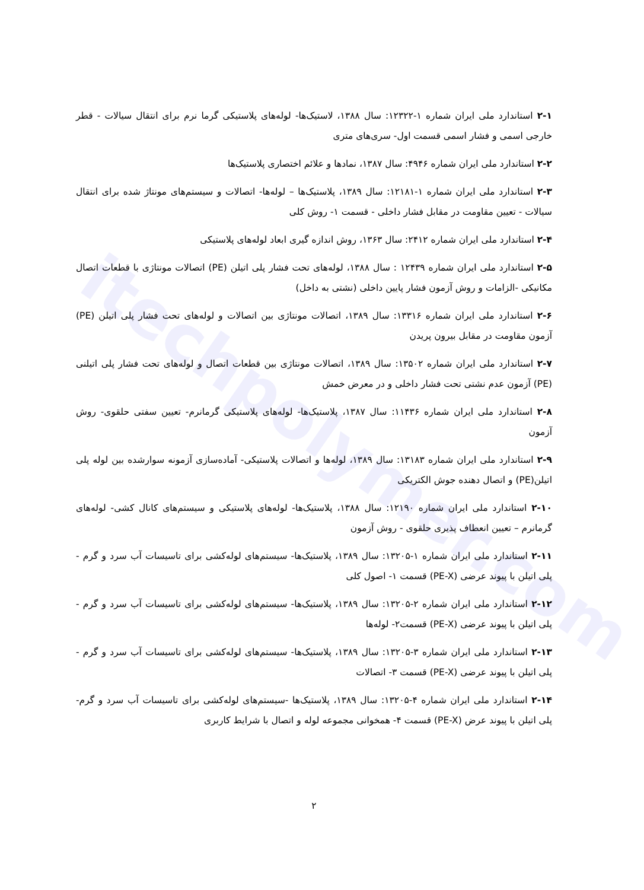itechpolymer.com
۲-۱ استاندارد ملی ایران شماره ۱-۱۲۳۲۲: سال ۱۳۸۸، لاستیک‌ها- لوله‌های پلاستیکی گرما نرم برای انتقال سیالات - قطر خارجی اسمی و فشار اسمی قسمت اول- سری‌های متری
۲-۲ استاندارد ملی ایران شماره ۴۹۴۶: سال ۱۳۸۷، نمادها و علائم اختصاری پلاستیک‌ها
۲-۳ استاندارد ملی ایران شماره ۱-۱۲۱۸۱: سال ۱۳۸۹، پلاستیک‌ها – لوله‌ها- اتصالات و سیستم‌های مونتاژ شده برای انتقال سیالات - تعیین مقاومت در مقابل فشار داخلی - قسمت ۱- روش کلی
۲-۴ استاندارد ملی ایران شماره ۲۴۱۲: سال ۱۳۶۳، روش اندازه گیری ابعاد لوله‌های پلاستیکی
۲-۵ استاندارد ملی ایران شماره ۱۲۴۳۹ : سال ۱۳۸۸، لوله‌های تحت فشار پلی اتیلن (PE) اتصالات مونتاژی با قطعات اتصال مکانیکی -الزامات و روش آزمون فشار پایین داخلی (نشتی به داخل)
۲-۶ استاندارد ملی ایران شماره ۱۳۳۱۶: سال ۱۳۸۹، اتصالات مونتاژی بین اتصالات و لوله‌های تحت فشار پلی اتیلن (PE) آزمون مقاومت در مقابل بیرون پریدن
۲-۷ استاندارد ملی ایران شماره ۱۳۵۰۲: سال ۱۳۸۹، اتصالات مونتاژی بین قطعات اتصال و لوله‌های تحت فشار پلی اتیلنی (PE) آزمون عدم نشتی تحت فشار داخلی و در معرض خمش
۲-۸ استاندارد ملی ایران شماره ۱۱۴۳۶: سال ۱۳۸۷، پلاستیک‌ها- لوله‌های پلاستیکی گرمانرم- تعیین سفتی حلقوی- روش آزمون
۲-۹ استاندارد ملی ایران شماره ۱۳۱۸۳: سال ۱۳۸۹، لوله‌ها و اتصالات پلاستیکی- آماده‌سازی آزمونه سوارشده بین لوله پلی اتیلن(PE) و اتصال دهنده جوش الکتریکی
۲-۱۰ استاندارد ملی ایران شماره ۱۲۱۹۰: سال ۱۳۸۸، پلاستیک‌ها- لوله‌های پلاستیکی و سیستم‌های کانال کشی- لوله‌های گرمانرم – تعیین انعطاف پذیری حلقوی - روش آزمون
۲-۱۱ استاندارد ملی ایران شماره ۱-۱۳۲۰۵: سال ۱۳۸۹، پلاستیک‌ها- سیستم‌های لوله‌کشی برای تاسیسات آب سرد و گرم - پلی اتیلن با پیوند عرضی (PE-X) قسمت ۱- اصول کلی
۲-۱۲ استاندارد ملی ایران شماره ۲-۱۳۲۰۵: سال ۱۳۸۹، پلاستیک‌ها- سیستم‌های لوله‌کشی برای تاسیسات آب سرد و گرم - پلی اتیلن با پیوند عرضی (PE-X) قسمت۲- لوله‌ها
۲-۱۳ استاندارد ملی ایران شماره ۳-۱۳۲۰۵: سال ۱۳۸۹، پلاستیک‌ها- سیستم‌های لوله‌کشی برای تاسیسات آب سرد و گرم - پلی اتیلن با پیوند عرضی (PE-X) قسمت ۳- اتصالات
۲-۱۴ استاندارد ملی ایران شماره ۴-۱۳۲۰۵: سال ۱۳۸۹، پلاستیک‌ها -سیستم‌های لوله‌کشی برای تاسیسات آب سرد و گرم- پلی اتیلن با پیوند عرض (PE-X) قسمت ۴- همخوانی مجموعه لوله و اتصال با شرایط کاربری
۲